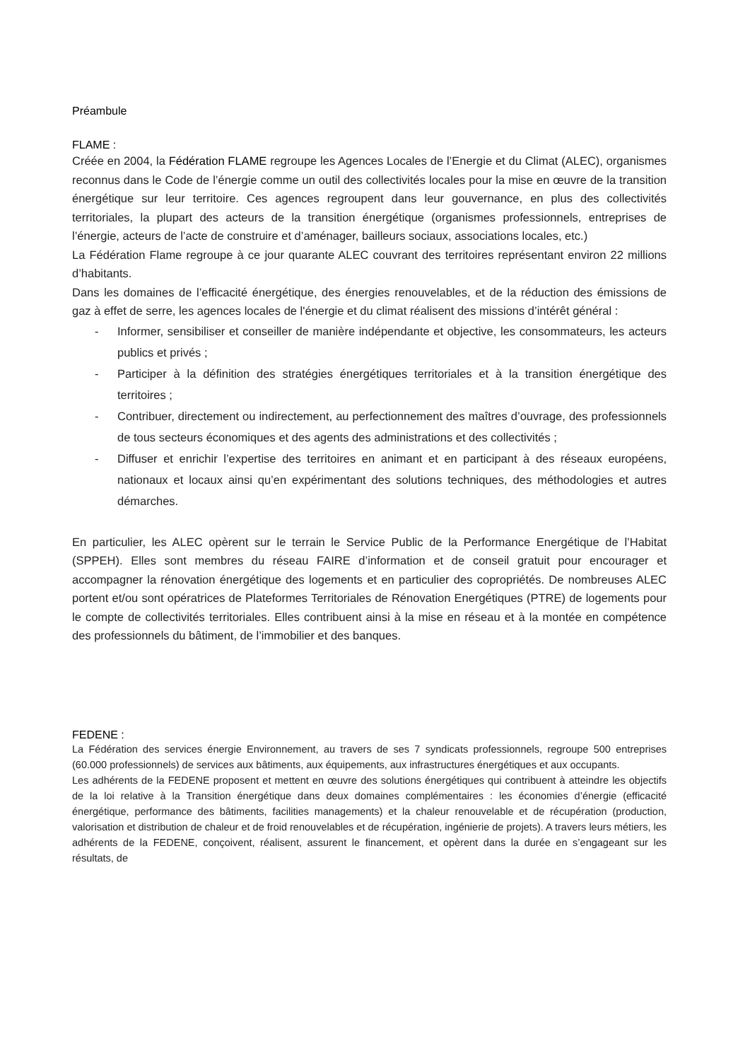Préambule
FLAME :
Créée en 2004, la Fédération FLAME regroupe les Agences Locales de l’Energie et du Climat (ALEC), organismes reconnus dans le Code de l’énergie comme un outil des collectivités locales pour la mise en œuvre de la transition énergétique sur leur territoire. Ces agences regroupent dans leur gouvernance, en plus des collectivités territoriales, la plupart des acteurs de la transition énergétique (organismes professionnels, entreprises de l’énergie, acteurs de l’acte de construire et d’aménager, bailleurs sociaux, associations locales, etc.)
La Fédération Flame regroupe à ce jour quarante ALEC couvrant des territoires représentant environ 22 millions d’habitants.
Dans les domaines de l’efficacité énergétique, des énergies renouvelables, et de la réduction des émissions de gaz à effet de serre, les agences locales de l'énergie et du climat réalisent des missions d’intérêt général :
- Informer, sensibiliser et conseiller de manière indépendante et objective, les consommateurs, les acteurs publics et privés ;
- Participer à la définition des stratégies énergétiques territoriales et à la transition énergétique des territoires ;
- Contribuer, directement ou indirectement, au perfectionnement des maîtres d’ouvrage, des professionnels de tous secteurs économiques et des agents des administrations et des collectivités ;
- Diffuser et enrichir l’expertise des territoires en animant et en participant à des réseaux européens, nationaux et locaux ainsi qu’en expérimentant des solutions techniques, des méthodologies et autres démarches.
En particulier, les ALEC opèrent sur le terrain le Service Public de la Performance Energétique de l’Habitat (SPPEH). Elles sont membres du réseau FAIRE d’information et de conseil gratuit pour encourager et accompagner la rénovation énergétique des logements et en particulier des copropriétés. De nombreuses ALEC portent et/ou sont opératrices de Plateformes Territoriales de Rénovation Energétiques (PTRE) de logements pour le compte de collectivités territoriales. Elles contribuent ainsi à la mise en réseau et à la montée en compétence des professionnels du bâtiment, de l’immobilier et des banques.
FEDENE :
La Fédération des services énergie Environnement, au travers de ses 7 syndicats professionnels, regroupe 500 entreprises (60.000 professionnels) de services aux bâtiments, aux équipements, aux infrastructures énergétiques et aux occupants.
Les adhérents de la FEDENE proposent et mettent en œuvre des solutions énergétiques qui contribuent à atteindre les objectifs de la loi relative à la Transition énergétique dans deux domaines complémentaires : les économies d’énergie (efficacité énergétique, performance des bâtiments, facilities managements) et la chaleur renouvelable et de récupération (production, valorisation et distribution de chaleur et de froid renouvelables et de récupération, ingénierie de projets). A travers leurs métiers, les adhérents de la FEDENE, conçoivent, réalisent, assurent le financement, et opèrent dans la durée en s’engageant sur les résultats, de